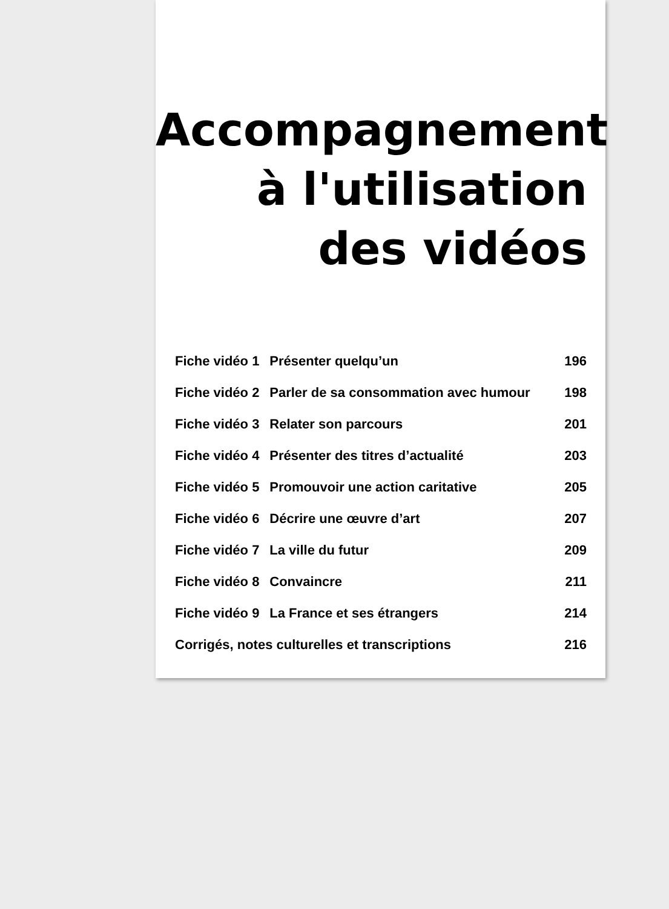Accompagnement
à l'utilisation
des vidéos
| Fiche vidéo 1 | Présenter quelqu’un | 196 |
| Fiche vidéo 2 | Parler de sa consommation avec humour | 198 |
| Fiche vidéo 3 | Relater son parcours | 201 |
| Fiche vidéo 4 | Présenter des titres d’actualité | 203 |
| Fiche vidéo 5 | Promouvoir une action caritative | 205 |
| Fiche vidéo 6 | Décrire une œuvre d’art | 207 |
| Fiche vidéo 7 | La ville du futur | 209 |
| Fiche vidéo 8 | Convaincre | 211 |
| Fiche vidéo 9 | La France et ses étrangers | 214 |
| Corrigés, notes culturelles et transcriptions | | 216 |